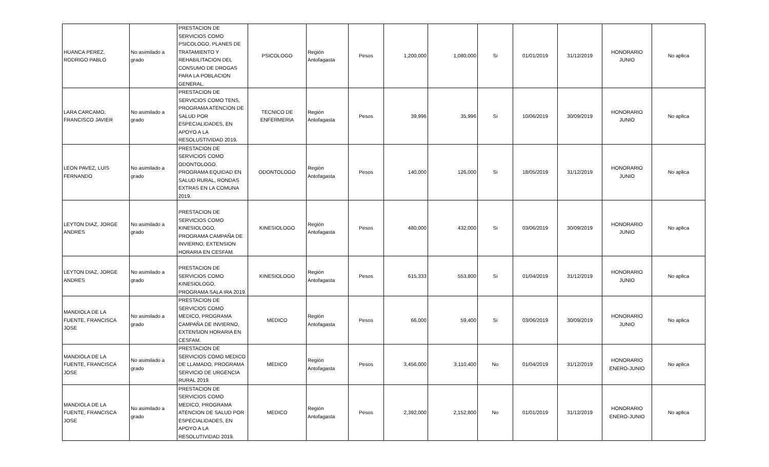| HUANCA PEREZ, RODRIGO PABLO | No asimilado a grado | PRESTACION DE SERVICIOS COMO PSICOLOGO, PLANES DE TRATAMIENTO Y REHABILITACION DEL CONSUMO DE DROGAS PARA LA POBLACION GENERAL. | PSICOLOGO | Región Antofagasta | Pesos | 1,200,000 | 1,080,000 | Si | 01/01/2019 | 31/12/2019 | HONORARIO JUNIO | No aplica |
| LARA CARCAMO, FRANCISCO JAVIER | No asimilado a grado | PRESTACION DE SERVICIOS COMO TENS, PROGRAMA ATENCION DE SALUD POR ESPECIALIDADES, EN APOYO A LA RESOLUSTIVIDAD 2019. | TECNICO DE ENFERMERIA | Región Antofagasta | Pesos | 39,996 | 35,996 | Si | 10/06/2019 | 30/09/2019 | HONORARIO JUNIO | No aplica |
| LEON PAVEZ, LUIS FERNANDO | No asimilado a grado | PRESTACION DE SERVICIOS COMO ODONTOLOGO, PROGRAMA EQUIDAD EN SALUD RURAL, RONDAS EXTRAS EN LA COMUNA 2019. | ODONTOLOGO | Región Antofagasta | Pesos | 140,000 | 126,000 | Si | 18/05/2019 | 31/12/2019 | HONORARIO JUNIO | No aplica |
| LEYTON DIAZ, JORGE ANDRES | No asimilado a grado | PRESTACION DE SERVICIOS COMO KINESIOLOGO, PROGRAMA CAMPAÑA DE INVIERNO, EXTENSION HORARIA EN CESFAM. | KINESIOLOGO | Región Antofagasta | Pesos | 480,000 | 432,000 | Si | 03/06/2019 | 30/09/2019 | HONORARIO JUNIO | No aplica |
| LEYTON DIAZ, JORGE ANDRES | No asimilado a grado | PRESTACION DE SERVICIOS COMO KINESIOLOGO, PROGRAMA SALA IRA 2019. | KINESIOLOGO | Región Antofagasta | Pesos | 615,333 | 553,800 | Si | 01/04/2019 | 31/12/2019 | HONORARIO JUNIO | No aplica |
| MANDIOLA DE LA FUENTE, FRANCISCA JOSE | No asimilado a grado | PRESTACION DE SERVICIOS COMO MEDICO, PROGRAMA CAMPAÑA DE INVIERNO, EXTENSION HORARIA EN CESFAM. | MEDICO | Región Antofagasta | Pesos | 66,000 | 59,400 | Si | 03/06/2019 | 30/09/2019 | HONORARIO JUNIO | No aplica |
| MANDIOLA DE LA FUENTE, FRANCISCA JOSE | No asimilado a grado | PRESTACION DE SERVICIOS COMO MEDICO DE LLAMADO, PROGRAMA SERVICIO DE URGENCIA RURAL 2019. | MEDICO | Región Antofagasta | Pesos | 3,456,000 | 3,110,400 | No | 01/04/2019 | 31/12/2019 | HONORARIO ENERO-JUNIO | No aplica |
| MANDIOLA DE LA FUENTE, FRANCISCA JOSE | No asimilado a grado | PRESTACION DE SERVICIOS COMO MEDICO, PROGRAMA ATENCION DE SALUD POR ESPECIALIDADES, EN APOYO A LA RESOLUTIVIDAD 2019. | MEDICO | Región Antofagasta | Pesos | 2,392,000 | 2,152,800 | No | 01/01/2019 | 31/12/2019 | HONORARIO ENERO-JUNIO | No aplica |